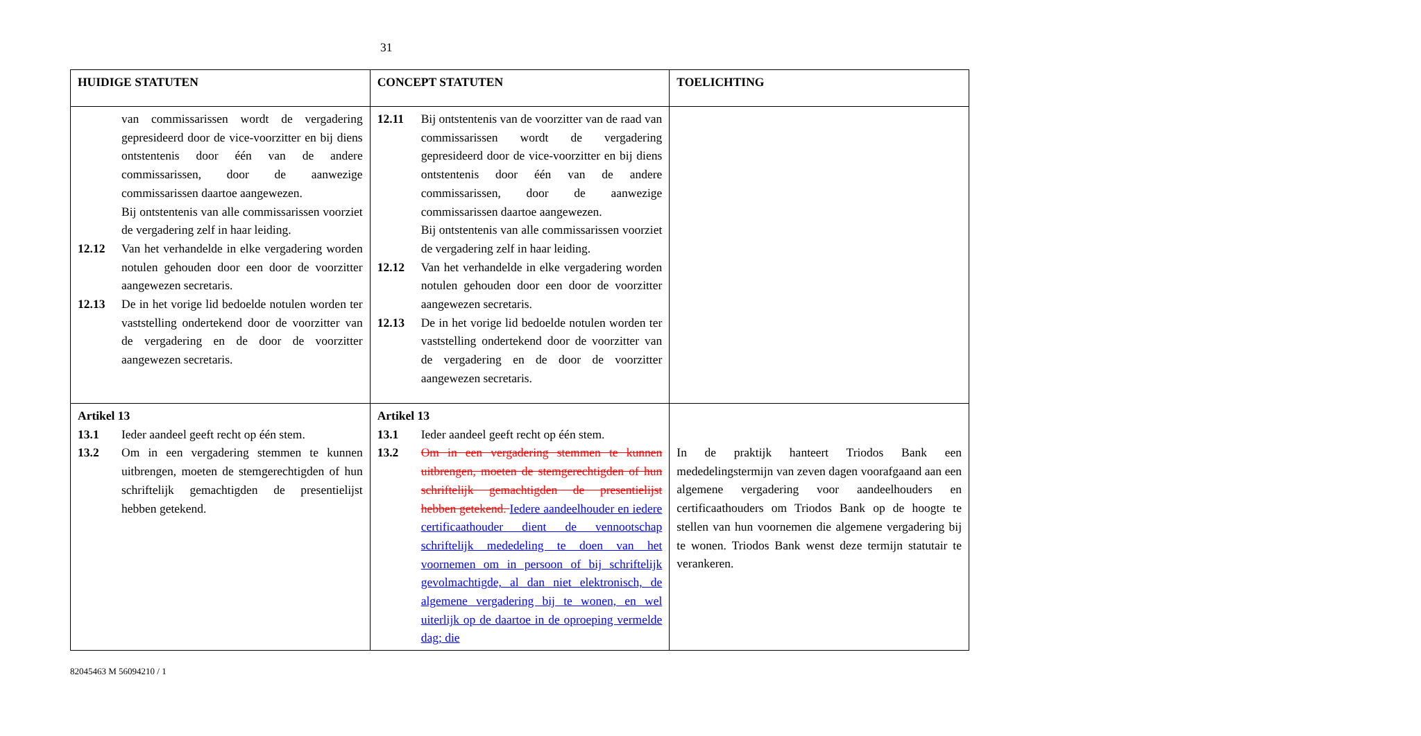31
| HUIDIGE STATUTEN | CONCEPT STATUTEN | TOELICHTING |
| --- | --- | --- |
| van commissarissen wordt de vergadering gepresideerd door de vice-voorzitter en bij diens ontstentenis door één van de andere commissarissen, door de aanwezige commissarissen daartoe aangewezen. Bij ontstentenis van alle commissarissen voorziet de vergadering zelf in haar leiding. 12.12 Van het verhandelde in elke vergadering worden notulen gehouden door een door de voorzitter aangewezen secretaris. 12.13 De in het vorige lid bedoelde notulen worden ter vaststelling ondertekend door de voorzitter van de vergadering en de door de voorzitter aangewezen secretaris. | 12.11 Bij ontstentenis van de voorzitter van de raad van commissarissen wordt de vergadering gepresideerd door de vice-voorzitter en bij diens ontstentenis door één van de andere commissarissen, door de aanwezige commissarissen daartoe aangewezen. Bij ontstentenis van alle commissarissen voorziet de vergadering zelf in haar leiding. 12.12 Van het verhandelde in elke vergadering worden notulen gehouden door een door de voorzitter aangewezen secretaris. 12.13 De in het vorige lid bedoelde notulen worden ter vaststelling ondertekend door de voorzitter van de vergadering en de door de voorzitter aangewezen secretaris. | |
| Artikel 13 13.1 Ieder aandeel geeft recht op één stem. 13.2 Om in een vergadering stemmen te kunnen uitbrengen, moeten de stemgerechtigden of hun schriftelijk gemachtigden de presentielijst hebben getekend. | Artikel 13 13.1 Ieder aandeel geeft recht op één stem. 13.2 Om in een vergadering stemmen te kunnen uitbrengen, moeten de stemgerechtigden of hun schriftelijk gemachtigden de presentielijst hebben getekend. Iedere aandeelhouder en iedere certificaathouder dient de vennootschap schriftelijk mededeling te doen van het voornemen om in persoon of bij schriftelijk gevolmachtigde, al dan niet elektronisch, de algemene vergadering bij te wonen, en wel uiterlijk op de daartoe in de oproeping vermelde dag; die | In de praktijk hanteert Triodos Bank een mededelingstermijn van zeven dagen voorafgaand aan een algemene vergadering voor aandeelhouders en certificaathouders om Triodos Bank op de hoogte te stellen van hun voornemen die algemene vergadering bij te wonen. Triodos Bank wenst deze termijn statutair te verankeren. |
82045463 M 56094210 / 1